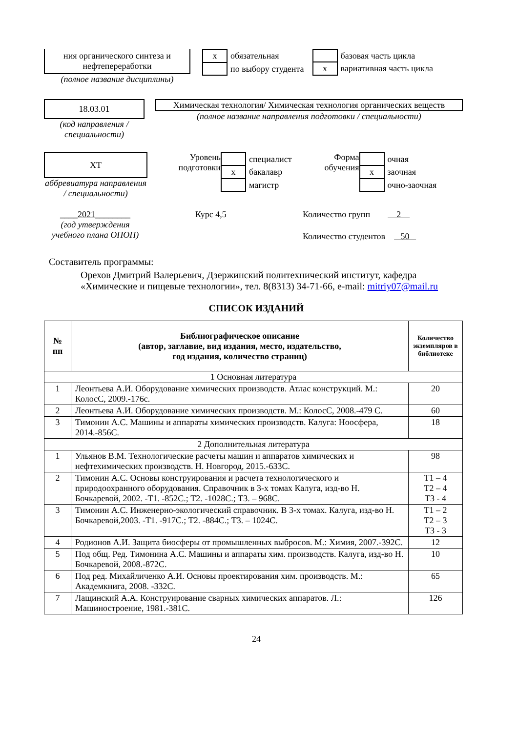ния органического синтеза и нефтепереработки
(полное название дисциплины)
| x | обязательная |
| | по выбору студента |
| | базовая часть цикла |
| x | вариативная часть цикла |
18.03.01
(код направления / специальности)
Химическая технология/ Химическая технология органических веществ
(полное название направления подготовки / специальности)
ХТ
аббревиатура направления / специальности)
Уровень подготовки
| | специалист |
| x | бакалавр |
| | магистр |
Форма обучения
| | очная |
| x | заочная |
| | очно-заочная |
____2021________
(год утверждения учебного плана ОПОП)
Курс 4,5 Количество групп 2
Количество студентов 50
Составитель программы:
Орехов Дмитрий Валерьевич, Дзержинский политехнический институт, кафедра «Химические и пищевые технологии», тел. 8(8313) 34-71-66, e-mail: mitriy07@mail.ru
СПИСОК ИЗДАНИЙ
| № пп | Библиографическое описание (автор, заглавие, вид издания, место, издательство, год издания, количество страниц) | Количество экземпляров в библиотеке |
| --- | --- | --- |
| 1 Основная литература | | |
| 1 | Леонтьева А.И. Оборудование химических производств. Атлас конструкций. М.: КолосС, 2009.-176с. | 20 |
| 2 | Леонтьева А.И. Оборудование химических производств. М.: КолосС, 2008.-479 С. | 60 |
| 3 | Тимонин А.С. Машины и аппараты химических производств. Калуга: Ноосфера, 2014.-856С. | 18 |
| 2 Дополнительная литература | | |
| 1 | Ульянов В.М. Технологические расчеты машин и аппаратов химических и нефтехимических производств. Н. Новгород, 2015.-633С. | 98 |
| 2 | Тимонин А.С. Основы конструирования и расчета технологического и природоохранного оборудования. Справочник в 3-х томах Калуга, изд-во Н. Бочкаревой, 2002. -Т1. -852С.; Т2. -1028С.; Т3. – 968С. | Т1 – 4 Т2 – 4 Т3 - 4 |
| 3 | Тимонин А.С. Инженерно-экологический справочник. В 3-х томах. Калуга, изд-во Н. Бочкаревой,2003. -Т1. -917С.; Т2. -884С.; Т3. – 1024С. | Т1 – 2 Т2 – 3 Т3 - 3 |
| 4 | Родионов А.И. Защита биосферы от промышленных выбросов. М.: Химия, 2007.-392С. | 12 |
| 5 | Под общ. Ред. Тимонина А.С. Машины и аппараты хим. производств. Калуга, изд-во Н. Бочкаревой, 2008.-872С. | 10 |
| 6 | Под ред. Михайличенко А.И. Основы проектирования хим. производств. М.: Академкнига, 2008. -332С. | 65 |
| 7 | Лащинский А.А. Конструирование сварных химических аппаратов. Л.: Машиностроение, 1981.-381С. | 126 |
24